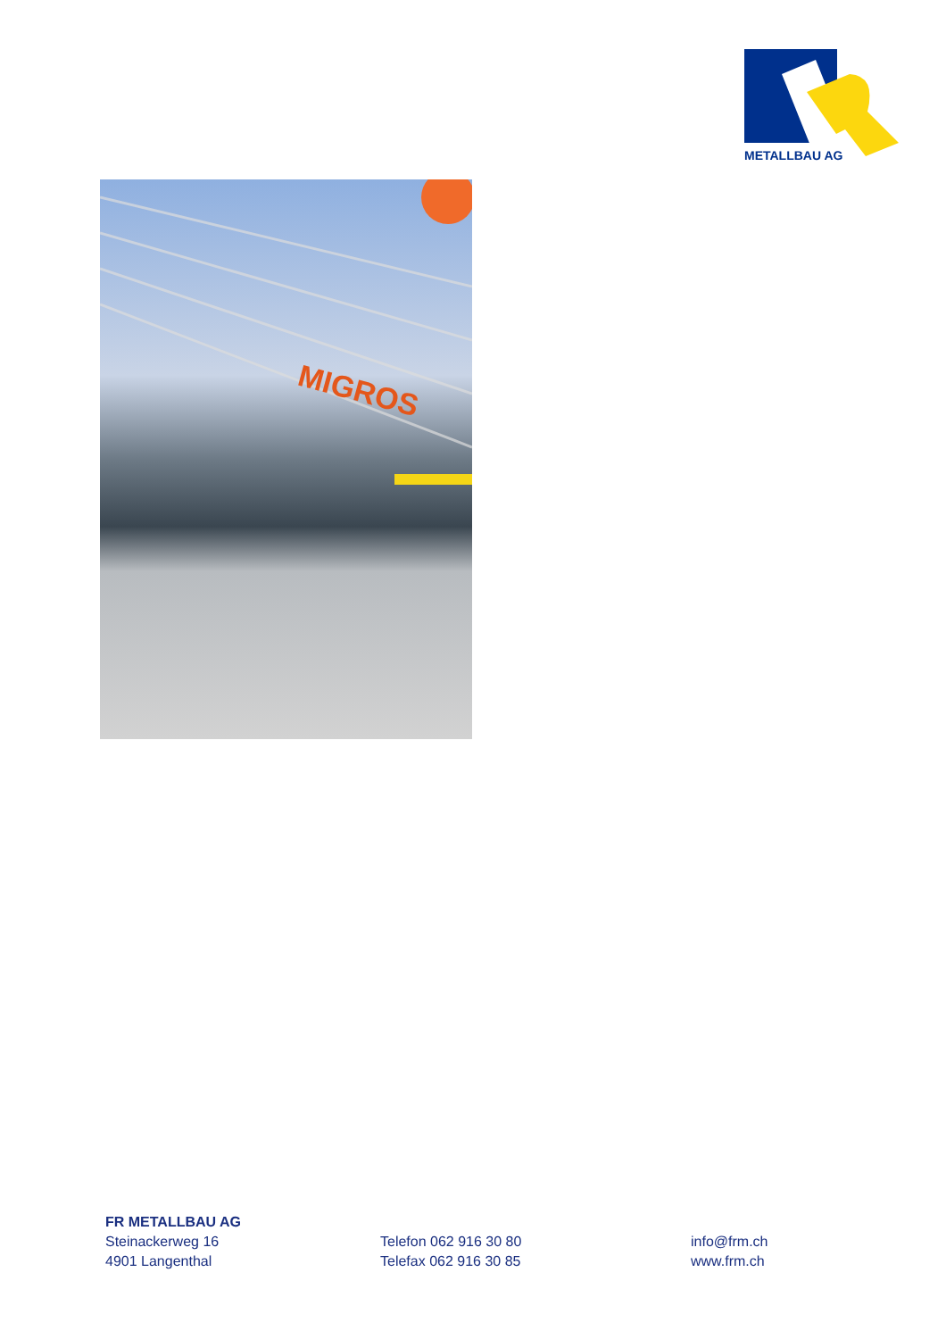METALLBAU AG
MIGROS
FR METALLBAU AG
Steinackerweg 16
4901 Langenthal
Telefon 062 916 30 80
Telefax 062 916 30 85
info@frm.ch
www.frm.ch